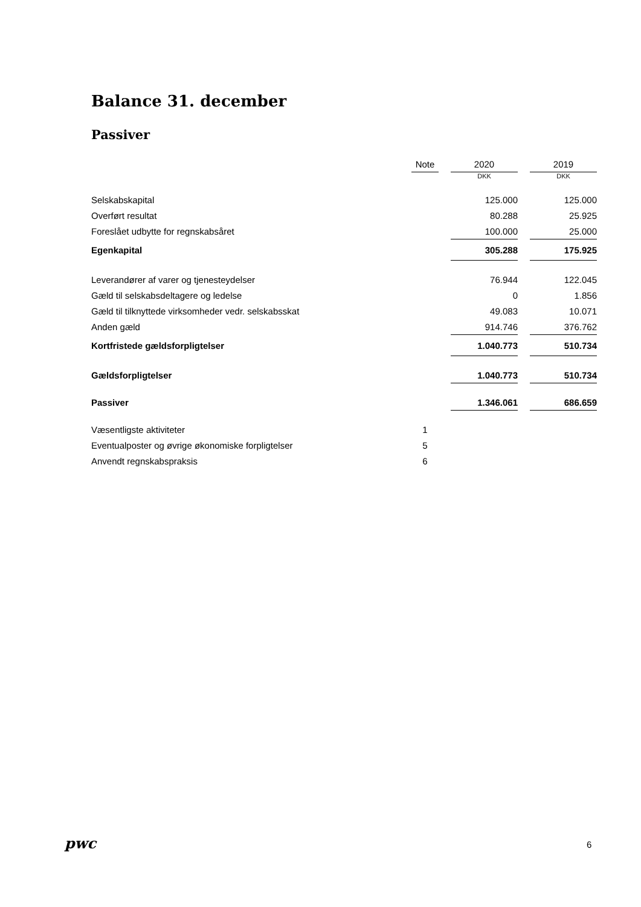Balance 31. december
Passiver
| | Note | | 2020 | | 2019 |
| | | | DKK | | DKK |
| Selskabskapital | | | 125.000 | | 125.000 |
| Overført resultat | | | 80.288 | | 25.925 |
| Foreslået udbytte for regnskabsåret | | | 100.000 | | 25.000 |
| Egenkapital | | | 305.288 | | 175.925 |
| Leverandører af varer og tjenesteydelser | | | 76.944 | | 122.045 |
| Gæld til selskabsdeltagere og ledelse | | | 0 | | 1.856 |
| Gæld til tilknyttede virksomheder vedr. selskabsskat | | | 49.083 | | 10.071 |
| Anden gæld | | | 914.746 | | 376.762 |
| Kortfristede gældsforpligtelser | | | 1.040.773 | | 510.734 |
| Gældsforpligtelser | | | 1.040.773 | | 510.734 |
| Passiver | | | 1.346.061 | | 686.659 |
| Væsentligste aktiviteter | 1 | | | | |
| Eventualposter og øvrige økonomiske forpligtelser | 5 | | | | |
| Anvendt regnskabspraksis | 6 | | | | |
pwc 6